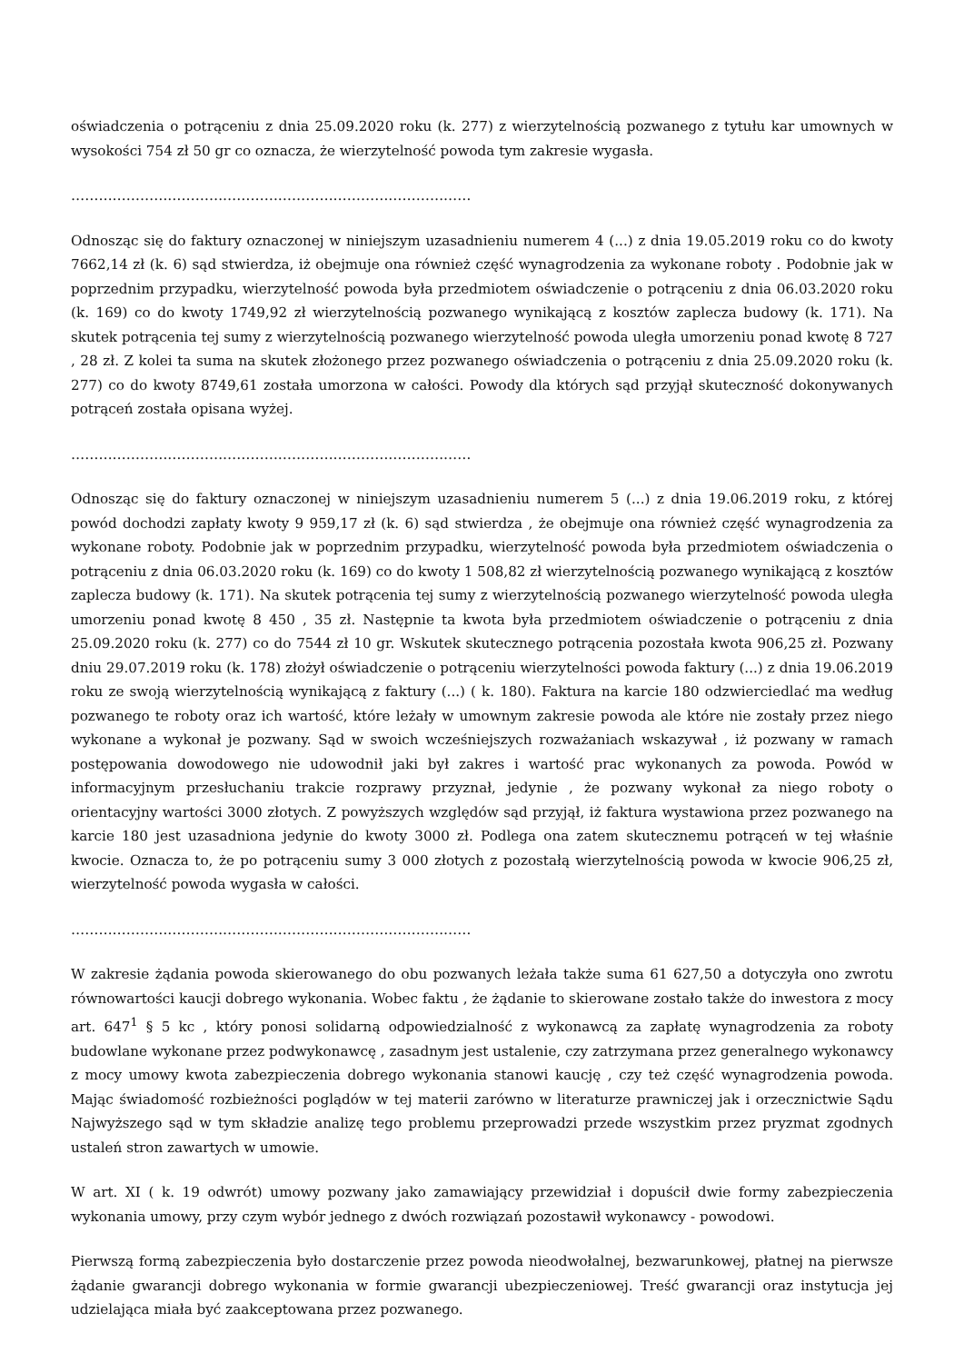oświadczenia o potrąceniu z dnia 25.09.2020 roku (k. 277) z wierzytelnością pozwanego z tytułu kar umownych w wysokości 754 zł 50 gr co oznacza, że wierzytelność powoda tym zakresie wygasła.
……………………………………………………………………………
Odnosząc się do faktury oznaczonej w niniejszym uzasadnieniu numerem 4 (...) z dnia 19.05.2019 roku co do kwoty 7662,14 zł (k. 6) sąd stwierdza, iż obejmuje ona również część wynagrodzenia za wykonane roboty . Podobnie jak w poprzednim przypadku, wierzytelność powoda była przedmiotem oświadczenie o potrąceniu z dnia 06.03.2020 roku (k. 169) co do kwoty 1749,92 zł wierzytelnością pozwanego wynikającą z kosztów zaplecza budowy (k. 171). Na skutek potrącenia tej sumy z wierzytelnością pozwanego wierzytelność powoda uległa umorzeniu ponad kwotę 8 727 , 28 zł. Z kolei ta suma na skutek złożonego przez pozwanego oświadczenia o potrąceniu z dnia 25.09.2020 roku (k. 277) co do kwoty 8749,61 została umorzona w całości. Powody dla których sąd przyjął skuteczność dokonywanych potrąceń została opisana wyżej.
……………………………………………………………………………
Odnosząc się do faktury oznaczonej w niniejszym uzasadnieniu numerem 5 (...) z dnia 19.06.2019 roku, z której powód dochodzi zapłaty kwoty 9 959,17 zł (k. 6) sąd stwierdza , że obejmuje ona również część wynagrodzenia za wykonane roboty. Podobnie jak w poprzednim przypadku, wierzytelność powoda była przedmiotem oświadczenia o potrąceniu z dnia 06.03.2020 roku (k. 169) co do kwoty 1 508,82 zł wierzytelnością pozwanego wynikającą z kosztów zaplecza budowy (k. 171). Na skutek potrącenia tej sumy z wierzytelnością pozwanego wierzytelność powoda uległa umorzeniu ponad kwotę 8 450 , 35 zł. Następnie ta kwota była przedmiotem oświadczenie o potrąceniu z dnia 25.09.2020 roku (k. 277) co do 7544 zł 10 gr. Wskutek skutecznego potrącenia pozostała kwota 906,25 zł. Pozwany dniu 29.07.2019 roku (k. 178) złożył oświadczenie o potrąceniu wierzytelności powoda faktury (...) z dnia 19.06.2019 roku ze swoją wierzytelnością wynikającą z faktury (...) ( k. 180). Faktura na karcie 180 odzwierciedlać ma według pozwanego te roboty oraz ich wartość, które leżały w umownym zakresie powoda ale które nie zostały przez niego wykonane a wykonał je pozwany. Sąd w swoich wcześniejszych rozważaniach wskazywał , iż pozwany w ramach postępowania dowodowego nie udowodnił jaki był zakres i wartość prac wykonanych za powoda. Powód w informacyjnym przesłuchaniu trakcie rozprawy przyznał, jedynie , że pozwany wykonał za niego roboty o orientacyjny wartości 3000 złotych. Z powyższych względów sąd przyjął, iż faktura wystawiona przez pozwanego na karcie 180 jest uzasadniona jedynie do kwoty 3000 zł. Podlega ona zatem skutecznemu potrąceń w tej właśnie kwocie. Oznacza to, że po potrąceniu sumy 3 000 złotych z pozostałą wierzytelnością powoda w kwocie 906,25 zł, wierzytelność powoda wygasła w całości.
……………………………………………………………………………
W zakresie żądania powoda skierowanego do obu pozwanych leżała także suma 61 627,50 a dotyczyła ono zwrotu równowartości kaucji dobrego wykonania. Wobec faktu , że żądanie to skierowane zostało także do inwestora z mocy art. 647<sup>1</sup> § 5 kc , który ponosi solidarną odpowiedzialność z wykonawcą za zapłatę wynagrodzenia za roboty budowlane wykonane przez podwykonawcę , zasadnym jest ustalenie, czy zatrzymana przez generalnego wykonawcy z mocy umowy kwota zabezpieczenia dobrego wykonania stanowi kaucję , czy też część wynagrodzenia powoda. Mając świadomość rozbieżności poglądów w tej materii zarówno w literaturze prawniczej jak i orzecznictwie Sądu Najwyższego sąd w tym składzie analizę tego problemu przeprowadzi przede wszystkim przez pryzmat zgodnych ustaleń stron zawartych w umowie.
W art. XI ( k. 19 odwrót) umowy pozwany jako zamawiający przewidział i dopuścił dwie formy zabezpieczenia wykonania umowy, przy czym wybór jednego z dwóch rozwiązań pozostawił wykonawcy - powodowi.
Pierwszą formą zabezpieczenia było dostarczenie przez powoda nieodwołalnej, bezwarunkowej, płatnej na pierwsze żądanie gwarancji dobrego wykonania w formie gwarancji ubezpieczeniowej. Treść gwarancji oraz instytucja jej udzielająca miała być zaakceptowana przez pozwanego.